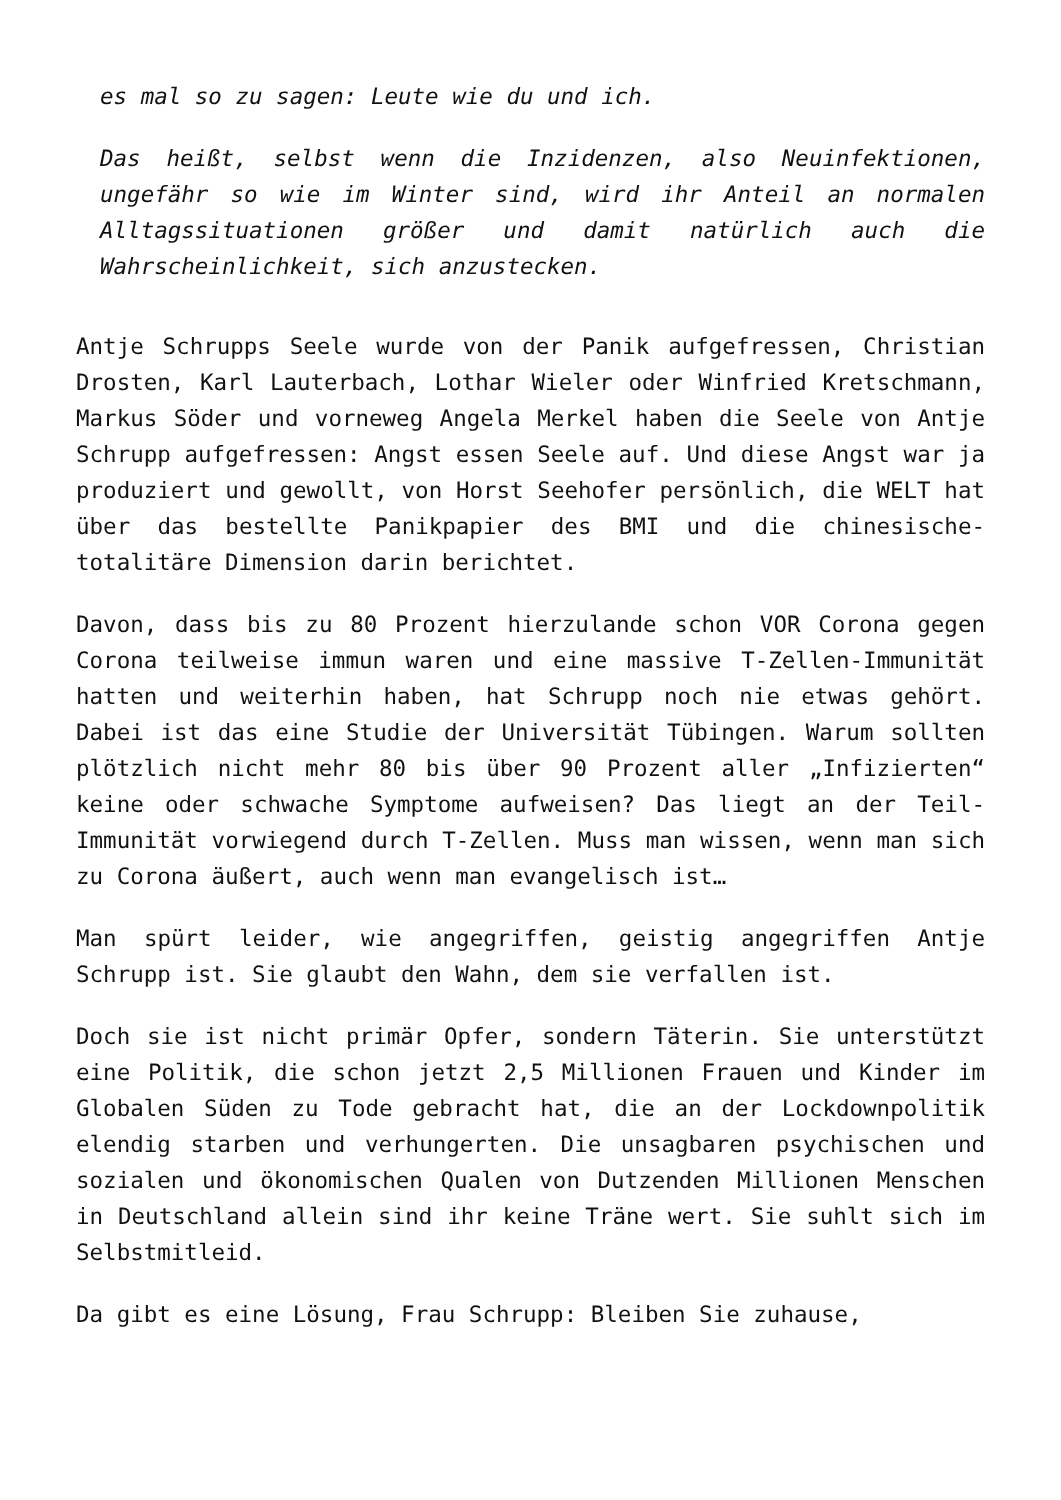es mal so zu sagen: Leute wie du und ich.
Das heißt, selbst wenn die Inzidenzen, also Neuinfektionen, ungefähr so wie im Winter sind, wird ihr Anteil an normalen Alltagssituationen größer und damit natürlich auch die Wahrscheinlichkeit, sich anzustecken.
Antje Schrupps Seele wurde von der Panik aufgefressen, Christian Drosten, Karl Lauterbach, Lothar Wieler oder Winfried Kretschmann, Markus Söder und vorneweg Angela Merkel haben die Seele von Antje Schrupp aufgefressen: Angst essen Seele auf. Und diese Angst war ja produziert und gewollt, von Horst Seehofer persönlich, die WELT hat über das bestellte Panikpapier des BMI und die chinesische-totalitäre Dimension darin berichtet.
Davon, dass bis zu 80 Prozent hierzulande schon VOR Corona gegen Corona teilweise immun waren und eine massive T-Zellen-Immunität hatten und weiterhin haben, hat Schrupp noch nie etwas gehört. Dabei ist das eine Studie der Universität Tübingen. Warum sollten plötzlich nicht mehr 80 bis über 90 Prozent aller „Infizierten“ keine oder schwache Symptome aufweisen? Das liegt an der Teil-Immunität vorwiegend durch T-Zellen. Muss man wissen, wenn man sich zu Corona äußert, auch wenn man evangelisch ist…
Man spürt leider, wie angegriffen, geistig angegriffen Antje Schrupp ist. Sie glaubt den Wahn, dem sie verfallen ist.
Doch sie ist nicht primär Opfer, sondern Täterin. Sie unterstützt eine Politik, die schon jetzt 2,5 Millionen Frauen und Kinder im Globalen Süden zu Tode gebracht hat, die an der Lockdownpolitik elendig starben und verhungerten. Die unsagbaren psychischen und sozialen und ökonomischen Qualen von Dutzenden Millionen Menschen in Deutschland allein sind ihr keine Träne wert. Sie suhlt sich im Selbstmitleid.
Da gibt es eine Lösung, Frau Schrupp: Bleiben Sie zuhause,